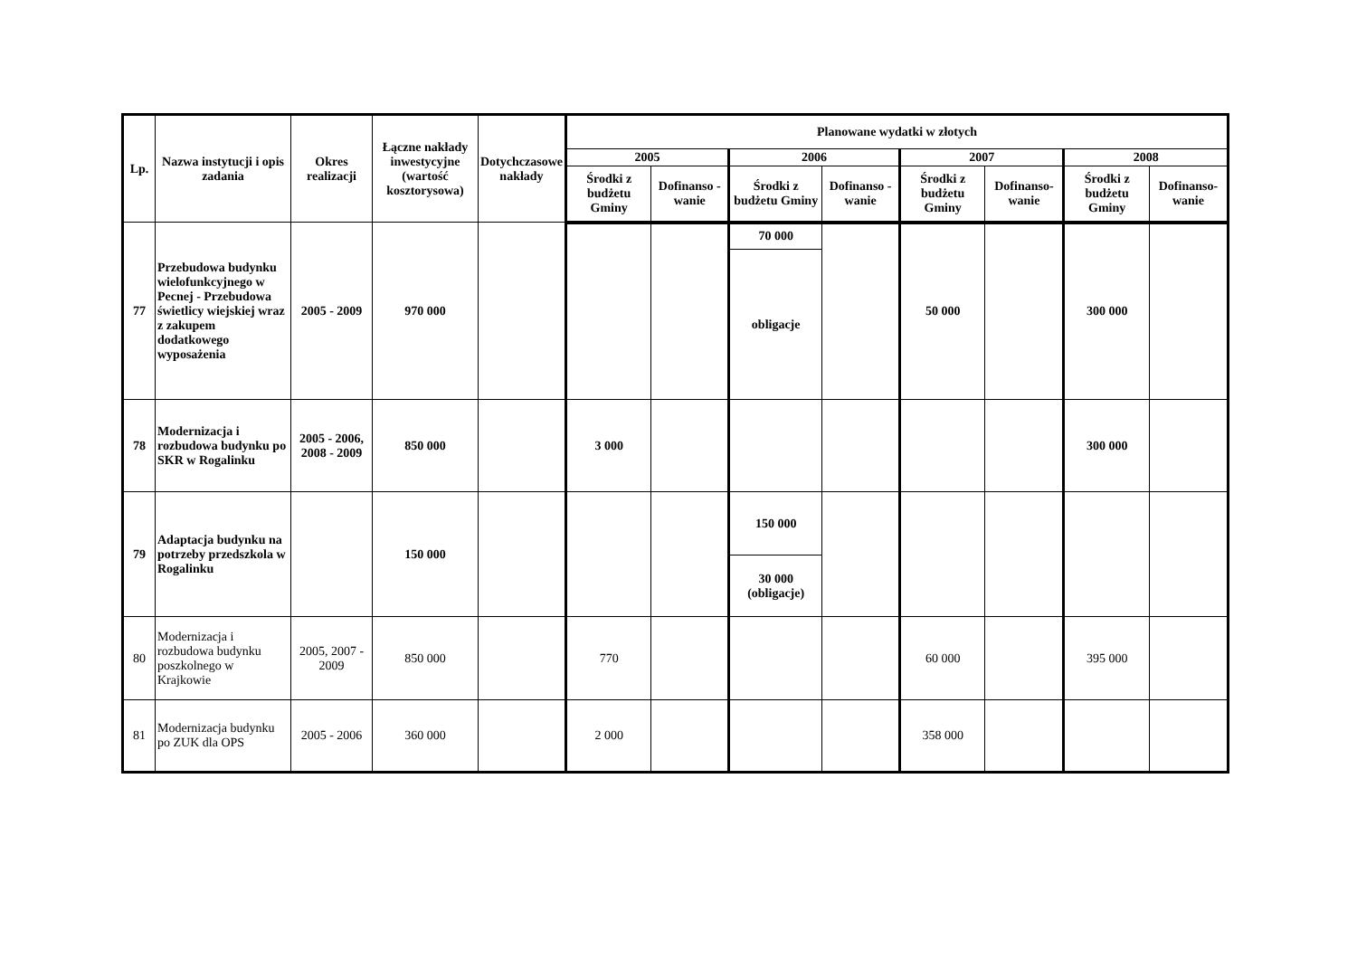| Lp. | Nazwa instytucji i opis zadania | Okres realizacji | Łączne nakłady inwestycyjne (wartość kosztorysowa) | Dotychczasowe nakłady | Planowane wydatki w złotych | | | | | | | |
| --- | --- | --- | --- | --- | --- | --- | --- | --- | --- | --- | --- | --- |
| | | | | | 2005 | | 2006 | | 2007 | | 2008 | |
| | | | | | Środki z budżetu Gminy | Dofinanso - wanie | Środki z budżetu Gminy | Dofinanso - wanie | Środki z budżetu Gminy | Dofinanso- wanie | Środki z budżetu Gminy | Dofinanso- wanie |
| 77 | Przebudowa budynku wielofunkcyjnego w Pecnej - Przebudowa świetlicy wiejskiej wraz z zakupem dodatkowego wyposażenia | 2005 - 2009 | 970 000 | | | | 70 000 | | 50 000 | | 300 000 | |
| | | | | | | | obligacje | | | | | |
| 78 | Modernizacja i rozbudowa budynku po SKR w Rogalinku | 2005 - 2006, 2008 - 2009 | 850 000 | | 3 000 | | | | | | 300 000 | |
| 79 | Adaptacja budynku na potrzeby przedszkola w Rogalinku | | 150 000 | | | | 150 000 | | | | | |
| | | | | | | | 30 000 (obligacje) | | | | | |
| 80 | Modernizacja i rozbudowa budynku poszkolnego w Krajkowie | 2005, 2007 - 2009 | 850 000 | | 770 | | | | 60 000 | | 395 000 | |
| 81 | Modernizacja budynku po ZUK dla OPS | 2005 - 2006 | 360 000 | | 2 000 | | | | 358 000 | | | |